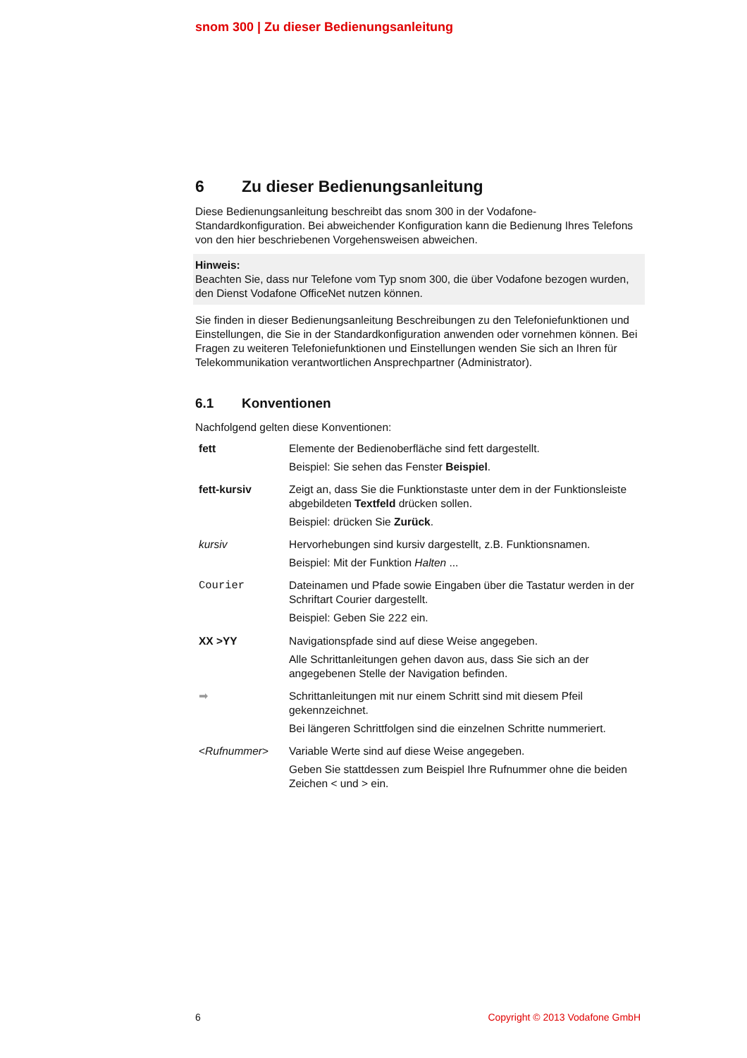snom 300 | Zu dieser Bedienungsanleitung
6 Zu dieser Bedienungsanleitung
Diese Bedienungsanleitung beschreibt das snom 300 in der Vodafone-Standardkonfiguration. Bei abweichender Konfiguration kann die Bedienung Ihres Telefons von den hier beschriebenen Vorgehensweisen abweichen.
Hinweis:
Beachten Sie, dass nur Telefone vom Typ snom 300, die über Vodafone bezogen wurden, den Dienst Vodafone OfficeNet nutzen können.
Sie finden in dieser Bedienungsanleitung Beschreibungen zu den Telefoniefunktionen und Einstellungen, die Sie in der Standardkonfiguration anwenden oder vornehmen können. Bei Fragen zu weiteren Telefoniefunktionen und Einstellungen wenden Sie sich an Ihren für Telekommunikation verantwortlichen Ansprechpartner (Administrator).
6.1 Konventionen
Nachfolgend gelten diese Konventionen:
| fett | Elemente der Bedienoberfläche sind fett dargestellt. Beispiel: Sie sehen das Fenster Beispiel . |
| fett-kursiv | Zeigt an, dass Sie die Funktionstaste unter dem in der Funktionsleiste abgebildeten Textfeld drücken sollen. Beispiel: drücken Sie Zurück . |
| kursiv | Hervorhebungen sind kursiv dargestellt, z.B. Funktionsnamen. Beispiel: Mit der Funktion Halten ... |
| Courier | Dateinamen und Pfade sowie Eingaben über die Tastatur werden in der Schriftart Courier dargestellt. Beispiel: Geben Sie 222 ein. |
| XX >YY | Navigationspfade sind auf diese Weise angegeben. Alle Schrittanleitungen gehen davon aus, dass Sie sich an der angegebenen Stelle der Navigation befinden. |
| ➡ | Schrittanleitungen mit nur einem Schritt sind mit diesem Pfeil gekennzeichnet. Bei längeren Schrittfolgen sind die einzelnen Schritte nummeriert. |
| < Rufnummer > | Variable Werte sind auf diese Weise angegeben. Geben Sie stattdessen zum Beispiel Ihre Rufnummer ohne die beiden Zeichen < und > ein. |
6 Copyright © 2013 Vodafone GmbH